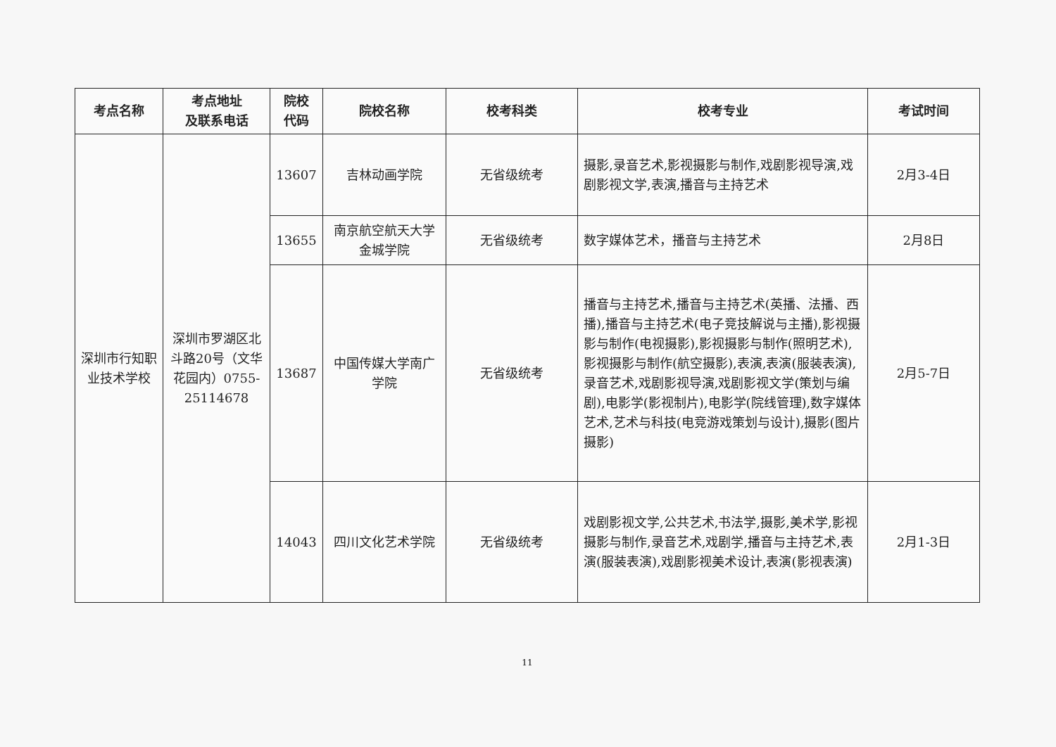| 考点名称 | 考点地址 及联系电话 | 院校 代码 | 院校名称 | 校考科类 | 校考专业 | 考试时间 |
| --- | --- | --- | --- | --- | --- | --- |
| 深圳市行知职业技术学校 | 深圳市罗湖区北斗路20号（文华花园内）0755-25114678 | 13607 | 吉林动画学院 | 无省级统考 | 摄影,录音艺术,影视摄影与制作,戏剧影视导演,戏剧影视文学,表演,播音与主持艺术 | 2月3-4日 |
| | | 13655 | 南京航空航天大学金城学院 | 无省级统考 | 数字媒体艺术，播音与主持艺术 | 2月8日 |
| | | 13687 | 中国传媒大学南广学院 | 无省级统考 | 播音与主持艺术,播音与主持艺术(英播、法播、西播),播音与主持艺术(电子竞技解说与主播),影视摄影与制作(电视摄影),影视摄影与制作(照明艺术),影视摄影与制作(航空摄影),表演,表演(服装表演),录音艺术,戏剧影视导演,戏剧影视文学(策划与编剧),电影学(影视制片),电影学(院线管理),数字媒体艺术,艺术与科技(电竞游戏策划与设计),摄影(图片摄影) | 2月5-7日 |
| | | 14043 | 四川文化艺术学院 | 无省级统考 | 戏剧影视文学,公共艺术,书法学,摄影,美术学,影视摄影与制作,录音艺术,戏剧学,播音与主持艺术,表演(服装表演),戏剧影视美术设计,表演(影视表演) | 2月1-3日 |
11